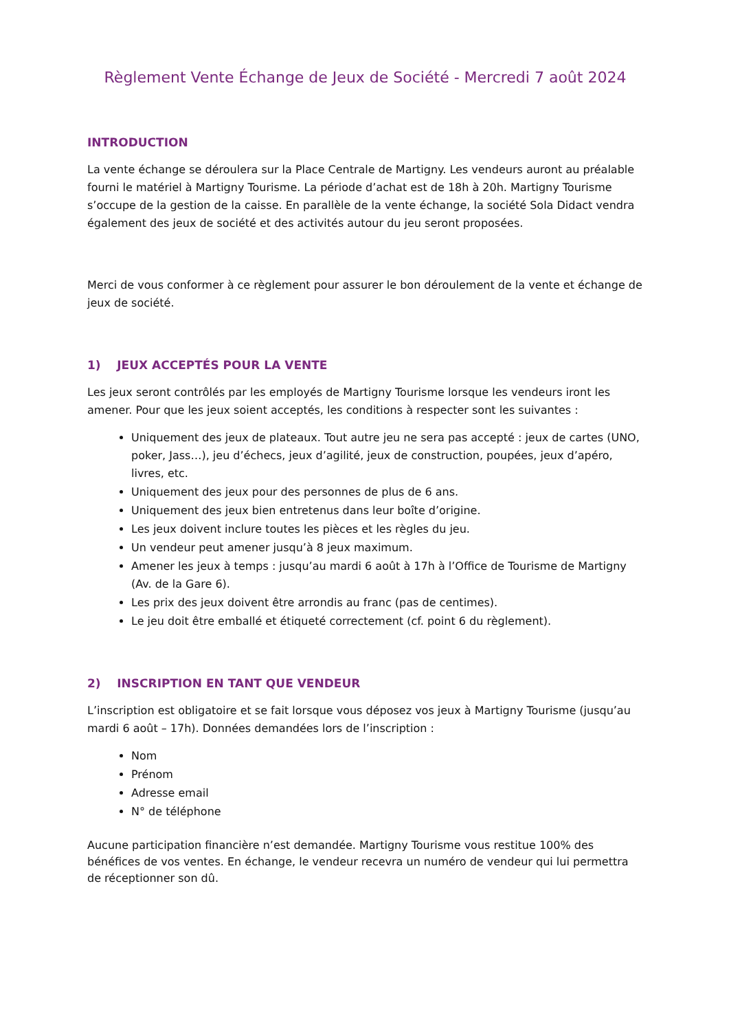Règlement Vente Échange de Jeux de Société - Mercredi 7 août 2024
INTRODUCTION
La vente échange se déroulera sur la Place Centrale de Martigny. Les vendeurs auront au préalable fourni le matériel à Martigny Tourisme. La période d’achat est de 18h à 20h. Martigny Tourisme s’occupe de la gestion de la caisse. En parallèle de la vente échange, la société Sola Didact vendra également des jeux de société et des activités autour du jeu seront proposées.
Merci de vous conformer à ce règlement pour assurer le bon déroulement de la vente et échange de jeux de société.
1) JEUX ACCEPTÉS POUR LA VENTE
Les jeux seront contrôlés par les employés de Martigny Tourisme lorsque les vendeurs iront les amener. Pour que les jeux soient acceptés, les conditions à respecter sont les suivantes :
Uniquement des jeux de plateaux. Tout autre jeu ne sera pas accepté : jeux de cartes (UNO, poker, Jass…), jeu d’échecs, jeux d’agilité, jeux de construction, poupées, jeux d’apéro, livres, etc.
Uniquement des jeux pour des personnes de plus de 6 ans.
Uniquement des jeux bien entretenus dans leur boîte d’origine.
Les jeux doivent inclure toutes les pièces et les règles du jeu.
Un vendeur peut amener jusqu’à 8 jeux maximum.
Amener les jeux à temps : jusqu’au mardi 6 août à 17h à l’Office de Tourisme de Martigny (Av. de la Gare 6).
Les prix des jeux doivent être arrondis au franc (pas de centimes).
Le jeu doit être emballé et étiqueté correctement (cf. point 6 du règlement).
2) INSCRIPTION EN TANT QUE VENDEUR
L’inscription est obligatoire et se fait lorsque vous déposez vos jeux à Martigny Tourisme (jusqu’au mardi 6 août – 17h). Données demandées lors de l’inscription :
Nom
Prénom
Adresse email
N° de téléphone
Aucune participation financière n’est demandée. Martigny Tourisme vous restitue 100% des bénéfices de vos ventes. En échange, le vendeur recevra un numéro de vendeur qui lui permettra de réceptionner son dû.